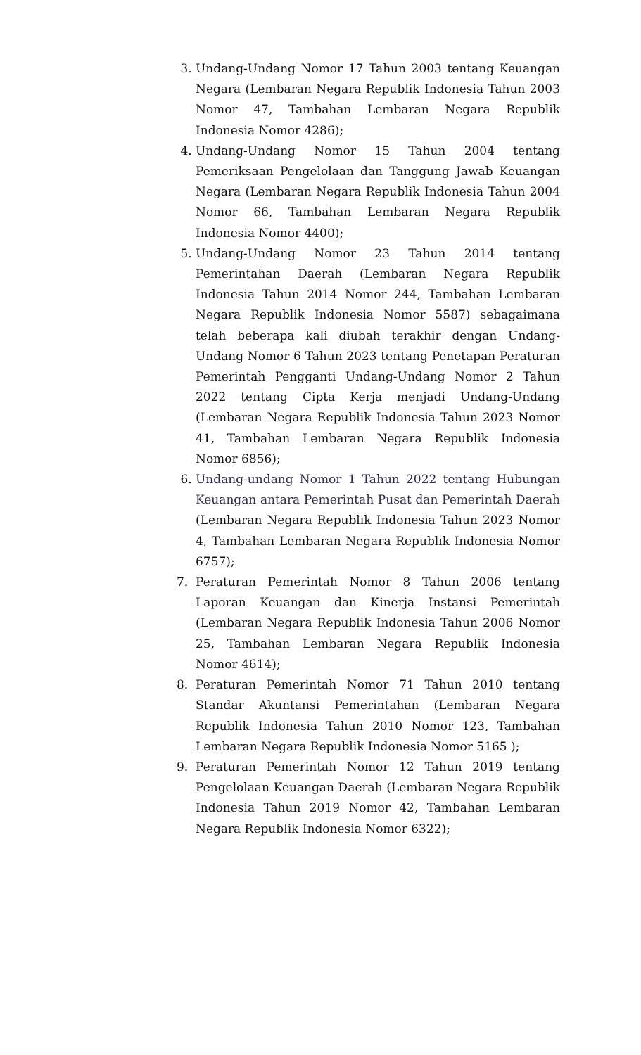3. Undang-Undang Nomor 17 Tahun 2003 tentang Keuangan Negara (Lembaran Negara Republik Indonesia Tahun 2003 Nomor 47, Tambahan Lembaran Negara Republik Indonesia Nomor 4286);
4. Undang-Undang Nomor 15 Tahun 2004 tentang Pemeriksaan Pengelolaan dan Tanggung Jawab Keuangan Negara (Lembaran Negara Republik Indonesia Tahun 2004 Nomor 66, Tambahan Lembaran Negara Republik Indonesia Nomor 4400);
5. Undang-Undang Nomor 23 Tahun 2014 tentang Pemerintahan Daerah (Lembaran Negara Republik Indonesia Tahun 2014 Nomor 244, Tambahan Lembaran Negara Republik Indonesia Nomor 5587) sebagaimana telah beberapa kali diubah terakhir dengan Undang-Undang Nomor 6 Tahun 2023 tentang Penetapan Peraturan Pemerintah Pengganti Undang-Undang Nomor 2 Tahun 2022 tentang Cipta Kerja menjadi Undang-Undang (Lembaran Negara Republik Indonesia Tahun 2023 Nomor 41, Tambahan Lembaran Negara Republik Indonesia Nomor 6856);
6. Undang-undang Nomor 1 Tahun 2022 tentang Hubungan Keuangan antara Pemerintah Pusat dan Pemerintah Daerah (Lembaran Negara Republik Indonesia Tahun 2023 Nomor 4, Tambahan Lembaran Negara Republik Indonesia Nomor 6757);
7. Peraturan Pemerintah Nomor 8 Tahun 2006 tentang Laporan Keuangan dan Kinerja Instansi Pemerintah (Lembaran Negara Republik Indonesia Tahun 2006 Nomor 25, Tambahan Lembaran Negara Republik Indonesia Nomor 4614);
8. Peraturan Pemerintah Nomor 71 Tahun 2010 tentang Standar Akuntansi Pemerintahan (Lembaran Negara Republik Indonesia Tahun 2010 Nomor 123, Tambahan Lembaran Negara Republik Indonesia Nomor 5165 );
9. Peraturan Pemerintah Nomor 12 Tahun 2019 tentang Pengelolaan Keuangan Daerah (Lembaran Negara Republik Indonesia Tahun 2019 Nomor 42, Tambahan Lembaran Negara Republik Indonesia Nomor 6322);